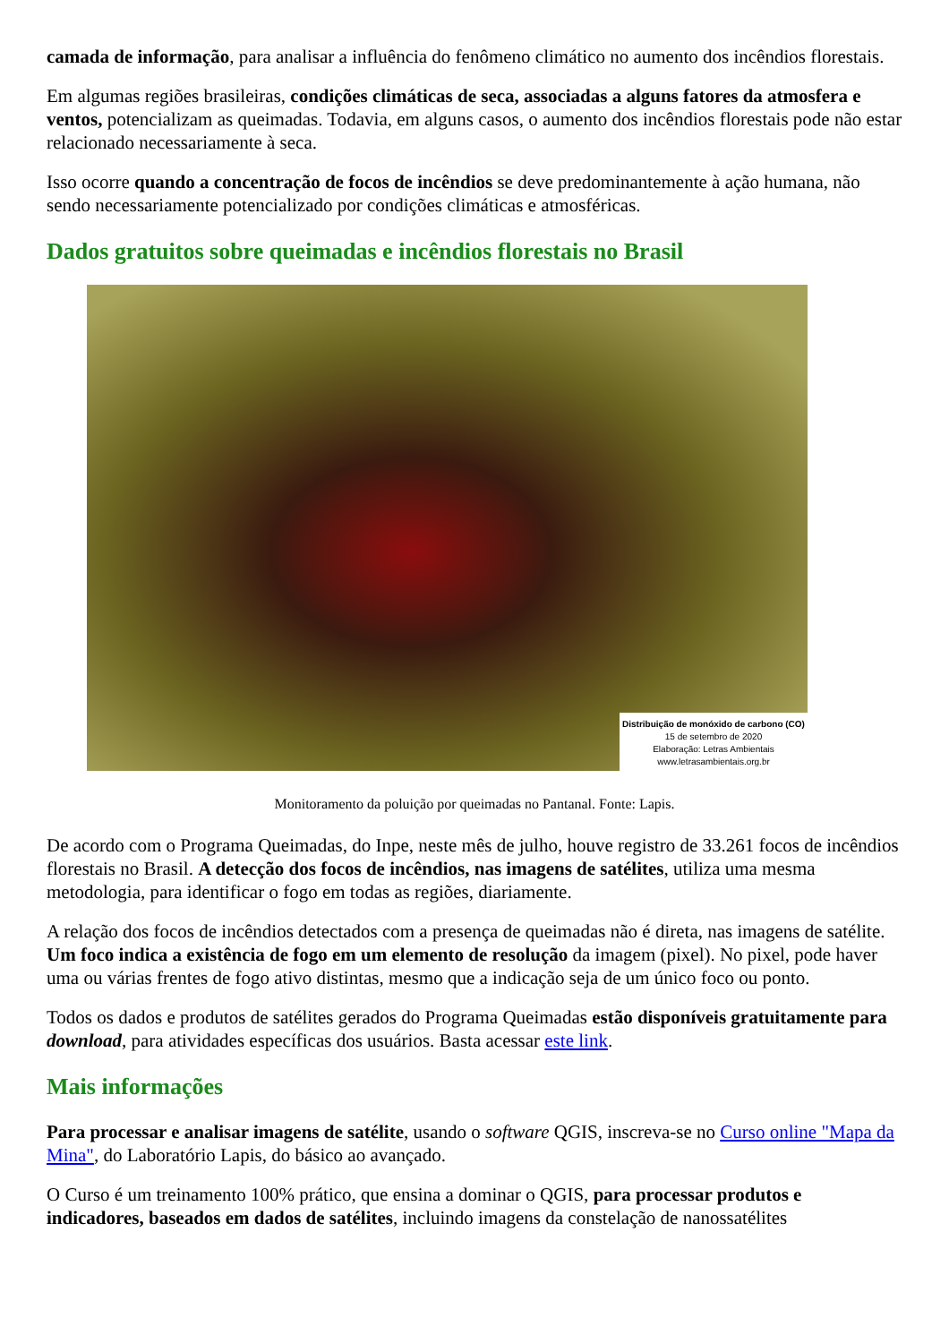camada de informação, para analisar a influência do fenômeno climático no aumento dos incêndios florestais.
Em algumas regiões brasileiras, condições climáticas de seca, associadas a alguns fatores da atmosfera e ventos, potencializam as queimadas. Todavia, em alguns casos, o aumento dos incêndios florestais pode não estar relacionado necessariamente à seca.
Isso ocorre quando a concentração de focos de incêndios se deve predominantemente à ação humana, não sendo necessariamente potencializado por condições climáticas e atmosféricas.
Dados gratuitos sobre queimadas e incêndios florestais no Brasil
Distribuição de monóxido de carbono (CO)
15 de setembro de 2020
Elaboração: Letras Ambientais
www.letrasambientais.org.br
Monitoramento da poluição por queimadas no Pantanal. Fonte: Lapis.
De acordo com o Programa Queimadas, do Inpe, neste mês de julho, houve registro de 33.261 focos de incêndios florestais no Brasil. A detecção dos focos de incêndios, nas imagens de satélites, utiliza uma mesma metodologia, para identificar o fogo em todas as regiões, diariamente.
A relação dos focos de incêndios detectados com a presença de queimadas não é direta, nas imagens de satélite. Um foco indica a existência de fogo em um elemento de resolução da imagem (pixel). No pixel, pode haver uma ou várias frentes de fogo ativo distintas, mesmo que a indicação seja de um único foco ou ponto.
Todos os dados e produtos de satélites gerados do Programa Queimadas estão disponíveis gratuitamente para download, para atividades específicas dos usuários. Basta acessar este link.
Mais informações
Para processar e analisar imagens de satélite, usando o software QGIS, inscreva-se no Curso online "Mapa da Mina", do Laboratório Lapis, do básico ao avançado.
O Curso é um treinamento 100% prático, que ensina a dominar o QGIS, para processar produtos e indicadores, baseados em dados de satélites, incluindo imagens da constelação de nanossatélites